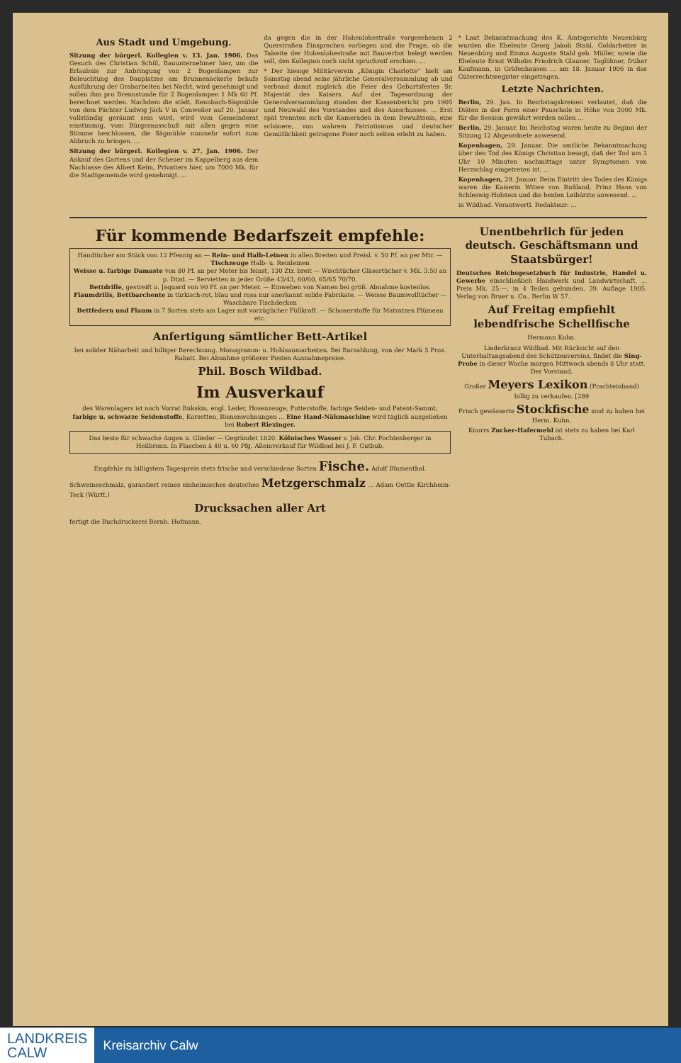Aus Stadt und Umgebung.
Sitzung der bürgerl. Kollegien v. 13. Jan. 1906. Das Gesuch des Christian Schill, Bauunternehmer hier, um die Erlaubnis zur Anbringung von 2 Bogenlampen zur Beleuchtung des Bauplatzes am Brunnenäckerle behufs Ausführung der Grabarbeiten bei Nacht, wird genehmigt und sollen ihm pro Brennstunde für 2 Bogenlampen 1 Mk 60 Pf. berechnet werden. Nachdem die städt. Rennbach-Sägmühle von dem Pächter Ludwig Jäck V in Conweiler auf 20. Januar vollständig geräumt sein wird, wird vom Gemeinderat einstimmig, vom Bürgerausschuß mit allen gegen eine Stimme beschlossen, die Sägmühle nunmehr sofort zum Abbruch zu bringen. ...
Sitzung der bürgerl. Kollegien v. 27. Jan. 1906. Der Ankauf des Gartens und der Scheuer im Kappelberg aus dem Nachlasse des Albert Keim, Privatiers hier, um 7000 Mk. für die Stadtgemeinde wird genehmigt. ...
da gegen die in der Hohenlohestraße vorgesehenen 2 Querstraßen Einsprachen vorliegen und die Frage, ob die Talseite der Hohenlohestraße mit Bauverbot belegt werden soll, den Kollegien noch nicht spruchreif erschien. ...
* Der hiesige Militärverein „Königin Charlotte“ hielt am Samstag abend seine jährliche Generalversammlung ab und verband damit zugleich die Feier des Geburtsfestes Sr. Majestät des Kaisers. Auf der Tagesordnung der Generalversammlung standen der Kassenbericht pro 1905 und Neuwahl des Vorstandes und des Ausschusses. ... Erst spät trennten sich die Kameraden in dem Bewußtsein, eine schönere, von wahrem Patriotismus und deutscher Gemütlichkeit getragene Feier noch selten erlebt zu haben.
* Laut Bekanntmachung des K. Amtsgerichts Neuenbürg wurden die Eheleute Georg Jakob Stahl, Goldarbeiter in Neuenbürg und Emma Auguste Stahl geb. Müller, sowie die Eheleute Ernst Wilhelm Friedrich Glauner, Taglöhner, früher Kaufmann, in Gräfenhausen ... am 18. Januar 1906 in das Güterrechtsregister eingetragen.
Letzte Nachrichten.
Berlin, 29. Jan. In Reichstagskreisen verlautet, daß die Diäten in der Form einer Pauschale in Höhe von 3000 Mk. für die Session gewährt werden sollen ...
Berlin, 29. Januar. Im Reichstag waren heute zu Beginn der Sitzung 12 Abgeordnete anwesend.
Kopenhagen, 29. Januar. Die amtliche Bekanntmachung über den Tod des Königs Christian besagt, daß der Tod um 3 Uhr 10 Minuten nachmittags unter Symptomen von Herzschlag eingetreten ist. ...
Kopenhagen, 29. Januar. Beim Eintritt des Todes des Königs waren die Kaiserin Witwe von Rußland, Prinz Hans von Schleswig-Holstein und die beiden Leibärzte anwesend. ...
in Wildbad. Verantwortl. Redakteur: ...
Für kommende Bedarfszeit empfehle:
Handtücher am Stück von 12 Pfennig an — Rein- und Halb-Leinen in allen Breiten und Preisl. v. 50 Pf. an per Mtr. — Tischzeuge Halb- u. Reinleinen
Weisse u. farbige Damaste von 80 Pf. an per Meter bis feinst, 130 Ztr. breit — Wischtücher Gläsertücher v. Mk. 3.50 an p. Dtzd. — Servietten in jeder Größe 43/43, 60/60, 65/65 70/70.
Bettdrille, gestreift u. Jaquard von 90 Pf. an per Meter. — Einweben von Namen bei größ. Abnahme kostenlos.
Flaumdrills, Bettbarchente in türkisch-rot, blau und rosa nur anerkannt solide Fabrikate. — Weisse Baumwolltücher — Waschbare Tischdecken
Bettfedern und Flaum in 7 Sorten stets am Lager mit vorzüglicher Füllkraft. — Schonerstoffe für Matratzen Plümeau etc.
Anfertigung sämtlicher Bett-Artikel
bei solider Näharbeit und billiger Berechnung. Monogramm- u. Hohlsaumarbeiten. Bei Barzahlung, von der Mark 5 Proz. Rabatt. Bei Abnahme größerer Posten Ausnahmepreise.
Phil. Bosch Wildbad.
Im Ausverkauf
des Warenlagers ist noch Vorrat Bukskin, engl. Leder, Hosenzeuge, Futterstoffe, farbige Seiden- und Patent-Sammt, farbige u. schwarze Seidenstoffe, Korsetten, Bienenwohnungen ... Eine Hand-Nähmaschine wird täglich ausgeliehen bei Robert Riexinger.
Das beste für schwache Augen u. Glieder — Gegründet 1820. Kölnisches Wasser v. Joh. Chr. Fochtenberger in Heilbronn. In Flaschen à 40 u. 60 Pfg. Alleinverkauf für Wildbad bei J. F. Gutbub.
Empfehle zu billigstem Tagespreis stets frische und verschiedene Sorten Fische. Adolf Blumenthal.
Schweineschmalz, garantiert reines einheimisches deutsches Metzgerschmalz ... Adam Oettle Kirchheim-Teck (Württ.)
Drucksachen aller Art
fertigt die Buchdruckerei Bernh. Hofmann.
Unentbehrlich für jeden deutsch. Geschäftsmann und Staatsbürger!
Deutsches Reichsgesetzbuch für Industrie, Handel u. Gewerbe einschließlich Handwerk und Landwirtschaft. ... Preis Mk. 25.—, in 4 Teilen gebunden. 39. Auflage 1905. Verlag von Bruer u. Co., Berlin W 57.
Auf Freitag empfiehlt lebendfrische Schellfische
Hermann Kuhn.
Liederkranz Wildbad. Mit Rücksicht auf den Unterhaltungsabend des Schützenvereins, findet die Sing-Probe in dieser Woche morgen Mittwoch abends 8 Uhr statt. Der Vorstand.
Großer Meyers Lexikon (Prachteinband) billig zu verkaufen. [289
Frisch gewässerte Stockfische sind zu haben bei Herm. Kuhn.
Knorrs Zucker-Hafermehl ist stets zu haben bei Karl Tubach.
LANDKREIS
CALW
Kreisarchiv Calw